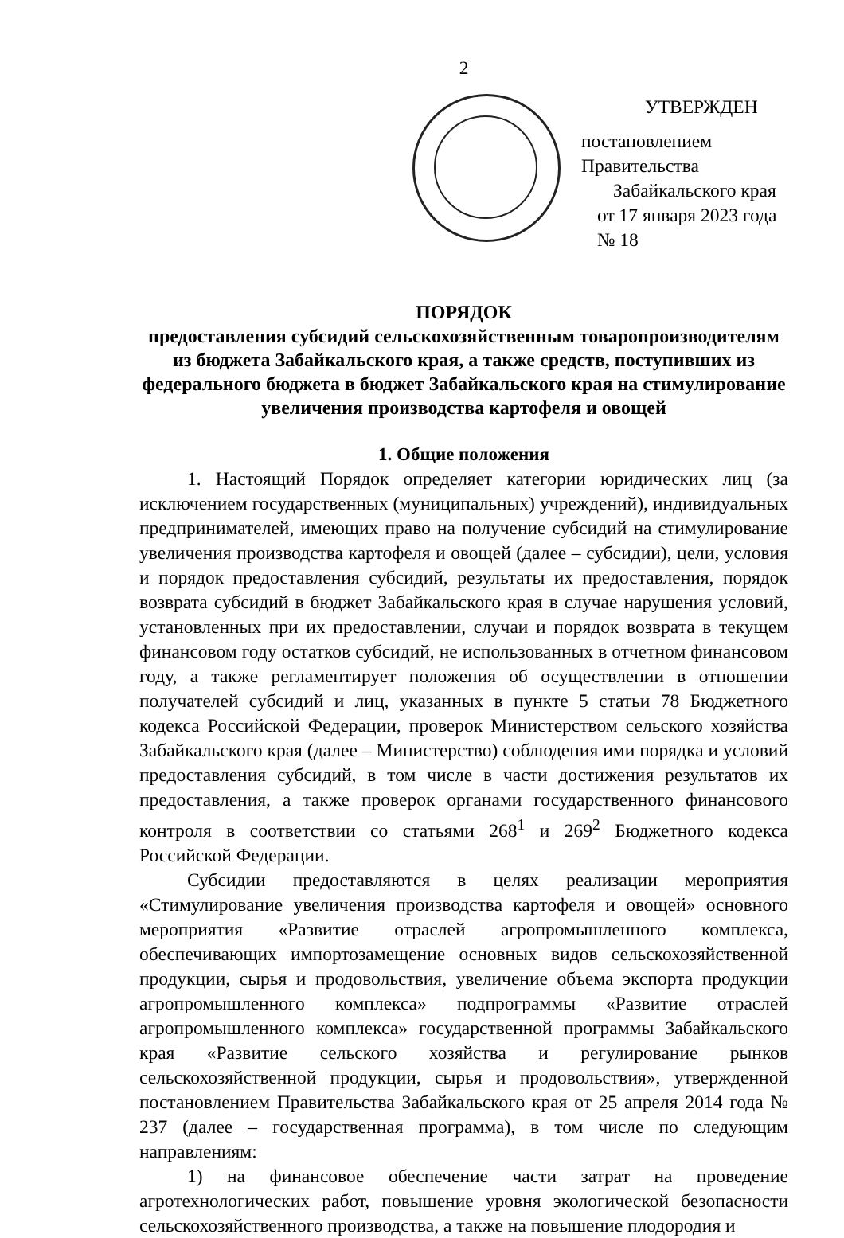2
УТВЕРЖДЕН
постановлением Правительства
Забайкальского края
от 17 января 2023 года № 18
ПОРЯДОК
предоставления субсидий сельскохозяйственным товаропроизводителям из бюджета Забайкальского края, а также средств, поступивших из федерального бюджета в бюджет Забайкальского края на стимулирование увеличения производства картофеля и овощей
1. Общие положения
1. Настоящий Порядок определяет категории юридических лиц (за исключением государственных (муниципальных) учреждений), индивидуальных предпринимателей, имеющих право на получение субсидий на стимулирование увеличения производства картофеля и овощей (далее – субсидии), цели, условия и порядок предоставления субсидий, результаты их предоставления, порядок возврата субсидий в бюджет Забайкальского края в случае нарушения условий, установленных при их предоставлении, случаи и порядок возврата в текущем финансовом году остатков субсидий, не использованных в отчетном финансовом году, а также регламентирует положения об осуществлении в отношении получателей субсидий и лиц, указанных в пункте 5 статьи 78 Бюджетного кодекса Российской Федерации, проверок Министерством сельского хозяйства Забайкальского края (далее – Министерство) соблюдения ими порядка и условий предоставления субсидий, в том числе в части достижения результатов их предоставления, а также проверок органами государственного финансового контроля в соответствии со статьями 268<sup>1</sup> и 269<sup>2</sup> Бюджетного кодекса Российской Федерации.
Субсидии предоставляются в целях реализации мероприятия «Стимулирование увеличения производства картофеля и овощей» основного мероприятия «Развитие отраслей агропромышленного комплекса, обеспечивающих импортозамещение основных видов сельскохозяйственной продукции, сырья и продовольствия, увеличение объема экспорта продукции агропромышленного комплекса» подпрограммы «Развитие отраслей агропромышленного комплекса» государственной программы Забайкальского края «Развитие сельского хозяйства и регулирование рынков сельскохозяйственной продукции, сырья и продовольствия», утвержденной постановлением Правительства Забайкальского края от 25 апреля 2014 года № 237 (далее – государственная программа), в том числе по следующим направлениям:
1) на финансовое обеспечение части затрат на проведение агротехнологических работ, повышение уровня экологической безопасности сельскохозяйственного производства, а также на повышение плодородия и